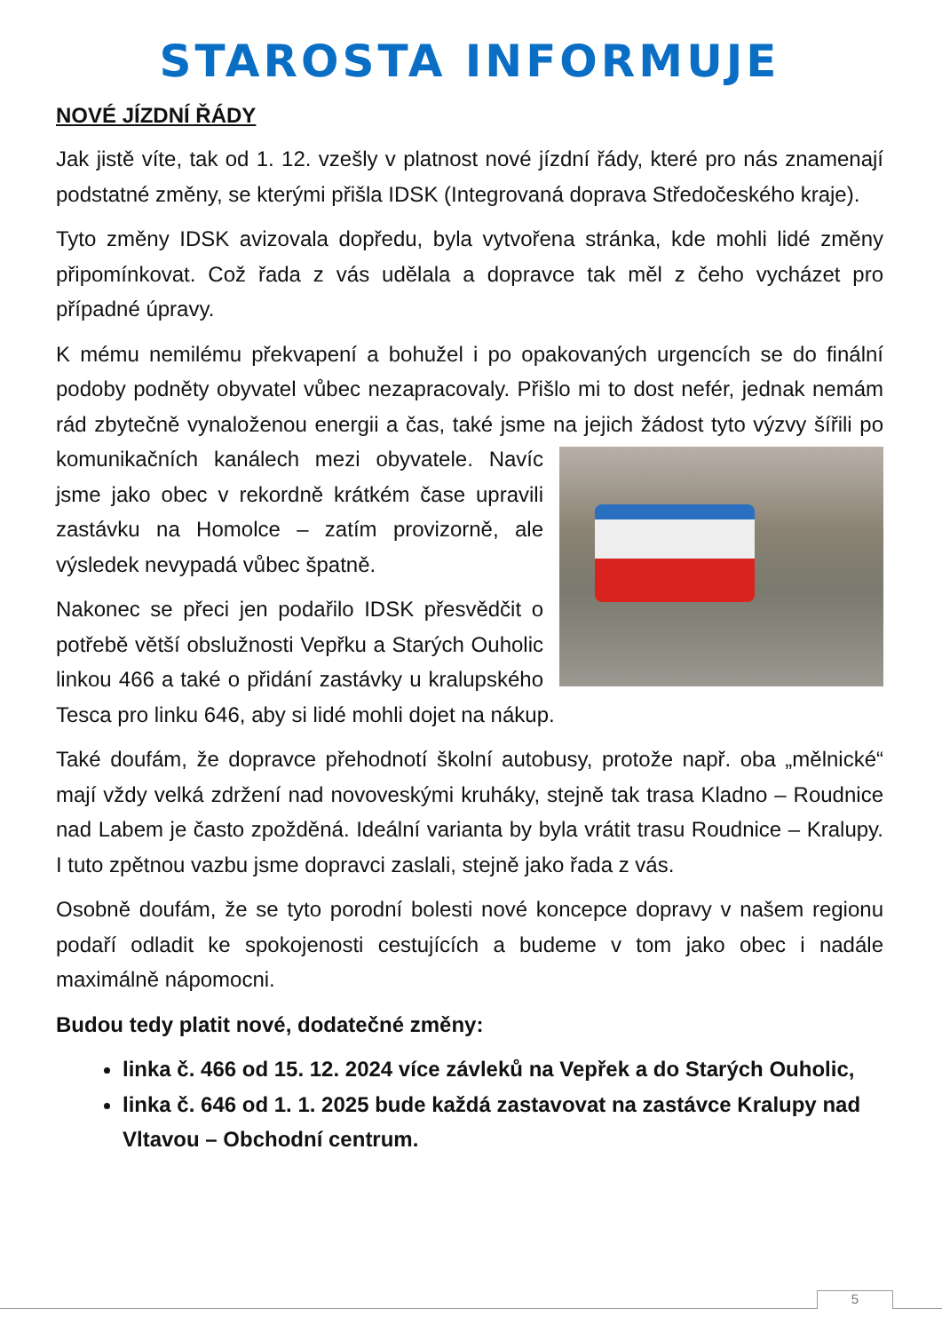STAROSTA INFORMUJE
NOVÉ JÍZDNÍ ŘÁDY
Jak jistě víte, tak od 1. 12. vzešly v platnost nové jízdní řády, které pro nás znamenají podstatné změny, se kterými přišla IDSK (Integrovaná doprava Středočeského kraje).
Tyto změny IDSK avizovala dopředu, byla vytvořena stránka, kde mohli lidé změny připomínkovat. Což řada z vás udělala a dopravce tak měl z čeho vycházet pro případné úpravy.
K mému nemilému překvapení a bohužel i po opakovaných urgencích se do finální podoby podněty obyvatel vůbec nezapracovaly. Přišlo mi to dost nefér, jednak nemám rád zbytečně vynaloženou energii a čas, také jsme na jejich žádost tyto výzvy šířili po komunikačních kanálech mezi obyvatele. Navíc jsme jako obec v rekordně krátkém čase upravili zastávku na Homolce – zatím provizorně, ale výsledek nevypadá vůbec špatně.
Nakonec se přeci jen podařilo IDSK přesvědčit o potřebě větší obslužnosti Vepřku a Starých Ouholic linkou 466 a také o přidání zastávky u kralupského Tesca pro linku 646, aby si lidé mohli dojet na nákup.
Také doufám, že dopravce přehodnotí školní autobusy, protože např. oba „mělnické“ mají vždy velká zdržení nad novoveskými kruháky, stejně tak trasa Kladno – Roudnice nad Labem je často zpožděná. Ideální varianta by byla vrátit trasu Roudnice – Kralupy. I tuto zpětnou vazbu jsme dopravci zaslali, stejně jako řada z vás.
Osobně doufám, že se tyto porodní bolesti nové koncepce dopravy v našem regionu podaří odladit ke spokojenosti cestujících a budeme v tom jako obec i nadále maximálně nápomocni.
Budou tedy platit nové, dodatečné změny:
linka č. 466 od 15. 12. 2024 více závleků na Vepřek a do Starých Ouholic,
linka č. 646 od 1. 1. 2025 bude každá zastavovat na zastávce Kralupy nad Vltavou – Obchodní centrum.
5